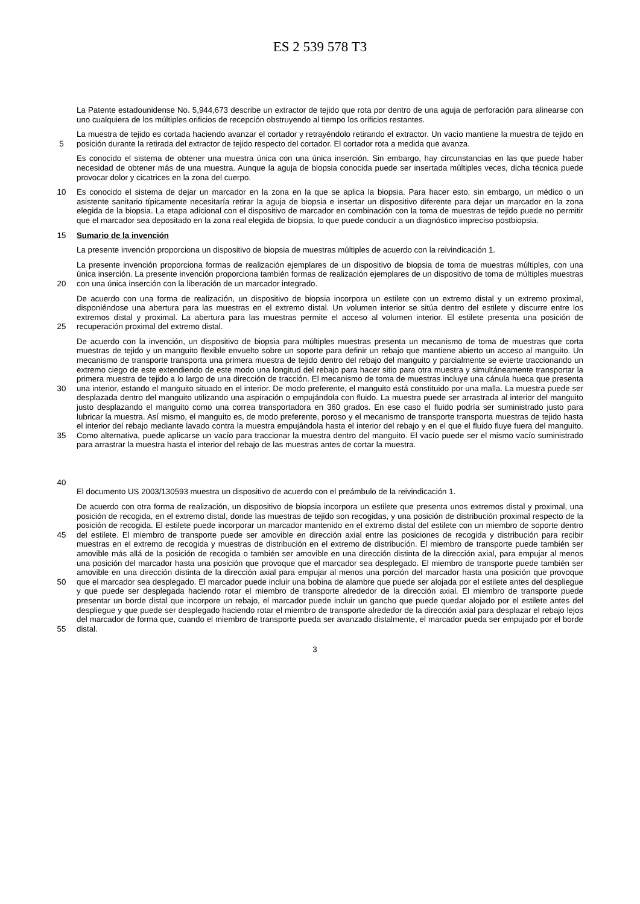ES 2 539 578 T3
La Patente estadounidense No. 5,944,673 describe un extractor de tejido que rota por dentro de una aguja de perforación para alinearse con uno cualquiera de los múltiples orificios de recepción obstruyendo al tiempo los orificios restantes.
5 La muestra de tejido es cortada haciendo avanzar el cortador y retrayéndolo retirando el extractor. Un vacío mantiene la muestra de tejido en posición durante la retirada del extractor de tejido respecto del cortador. El cortador rota a medida que avanza.
Es conocido el sistema de obtener una muestra única con una única inserción. Sin embargo, hay circunstancias en las que puede haber necesidad de obtener más de una muestra. Aunque la aguja de biopsia conocida puede ser insertada múltiples veces, dicha técnica puede provocar dolor y cicatrices en la zona del cuerpo.
10 Es conocido el sistema de dejar un marcador en la zona en la que se aplica la biopsia. Para hacer esto, sin embargo, un médico o un asistente sanitario típicamente necesitaría retirar la aguja de biopsia e insertar un dispositivo diferente para dejar un marcador en la zona elegida de la biopsia. La etapa adicional con el dispositivo de marcador en combinación con la toma de muestras de tejido puede no permitir que el marcador sea depositado en la zona real elegida de biopsia, lo que puede conducir a un diagnóstico impreciso postbiopsia.
15 Sumario de la invención
La presente invención proporciona un dispositivo de biopsia de muestras múltiples de acuerdo con la reivindicación 1.
20 La presente invención proporciona formas de realización ejemplares de un dispositivo de biopsia de toma de muestras múltiples, con una única inserción. La presente invención proporciona también formas de realización ejemplares de un dispositivo de toma de múltiples muestras con una única inserción con la liberación de un marcador integrado.
25 De acuerdo con una forma de realización, un dispositivo de biopsia incorpora un estilete con un extremo distal y un extremo proximal, disponiéndose una abertura para las muestras en el extremo distal. Un volumen interior se sitúa dentro del estilete y discurre entre los extremos distal y proximal. La abertura para las muestras permite el acceso al volumen interior. El estilete presenta una posición de recuperación proximal del extremo distal.
30
35
40
De acuerdo con la invención, un dispositivo de biopsia para múltiples muestras presenta un mecanismo de toma de muestras que corta muestras de tejido y un manguito flexible envuelto sobre un soporte para definir un rebajo que mantiene abierto un acceso al manguito. Un mecanismo de transporte transporta una primera muestra de tejido dentro del rebajo del manguito y parcialmente se evierte traccionando un extremo ciego de este extendiendo de este modo una longitud del rebajo para hacer sitio para otra muestra y simultáneamente transportar la primera muestra de tejido a lo largo de una dirección de tracción. El mecanismo de toma de muestras incluye una cánula hueca que presenta una interior, estando el manguito situado en el interior. De modo preferente, el manguito está constituido por una malla. La muestra puede ser desplazada dentro del manguito utilizando una aspiración o empujándola con fluido. La muestra puede ser arrastrada al interior del manguito justo desplazando el manguito como una correa transportadora en 360 grados. En ese caso el fluido podría ser suministrado justo para lubricar la muestra. Así mismo, el manguito es, de modo preferente, poroso y el mecanismo de transporte transporta muestras de tejido hasta el interior del rebajo mediante lavado contra la muestra empujándola hasta el interior del rebajo y en el que el fluido fluye fuera del manguito. Como alternativa, puede aplicarse un vacío para traccionar la muestra dentro del manguito. El vacío puede ser el mismo vacío suministrado para arrastrar la muestra hasta el interior del rebajo de las muestras antes de cortar la muestra.
El documento US 2003/130593 muestra un dispositivo de acuerdo con el preámbulo de la reivindicación 1.
45
50
55
De acuerdo con otra forma de realización, un dispositivo de biopsia incorpora un estilete que presenta unos extremos distal y proximal, una posición de recogida, en el extremo distal, donde las muestras de tejido son recogidas, y una posición de distribución proximal respecto de la posición de recogida. El estilete puede incorporar un marcador mantenido en el extremo distal del estilete con un miembro de soporte dentro del estilete. El miembro de transporte puede ser amovible en dirección axial entre las posiciones de recogida y distribución para recibir muestras en el extremo de recogida y muestras de distribución en el extremo de distribución. El miembro de transporte puede también ser amovible más allá de la posición de recogida o también ser amovible en una dirección distinta de la dirección axial, para empujar al menos una posición del marcador hasta una posición que provoque que el marcador sea desplegado. El miembro de transporte puede también ser amovible en una dirección distinta de la dirección axial para empujar al menos una porción del marcador hasta una posición que provoque que el marcador sea desplegado. El marcador puede incluir una bobina de alambre que puede ser alojada por el estilete antes del despliegue y que puede ser desplegada haciendo rotar el miembro de transporte alrededor de la dirección axial. El miembro de transporte puede presentar un borde distal que incorpore un rebajo, el marcador puede incluir un gancho que puede quedar alojado por el estilete antes del despliegue y que puede ser desplegado haciendo rotar el miembro de transporte alrededor de la dirección axial para desplazar el rebajo lejos del marcador de forma que, cuando el miembro de transporte pueda ser avanzado distalmente, el marcador pueda ser empujado por el borde distal.
3